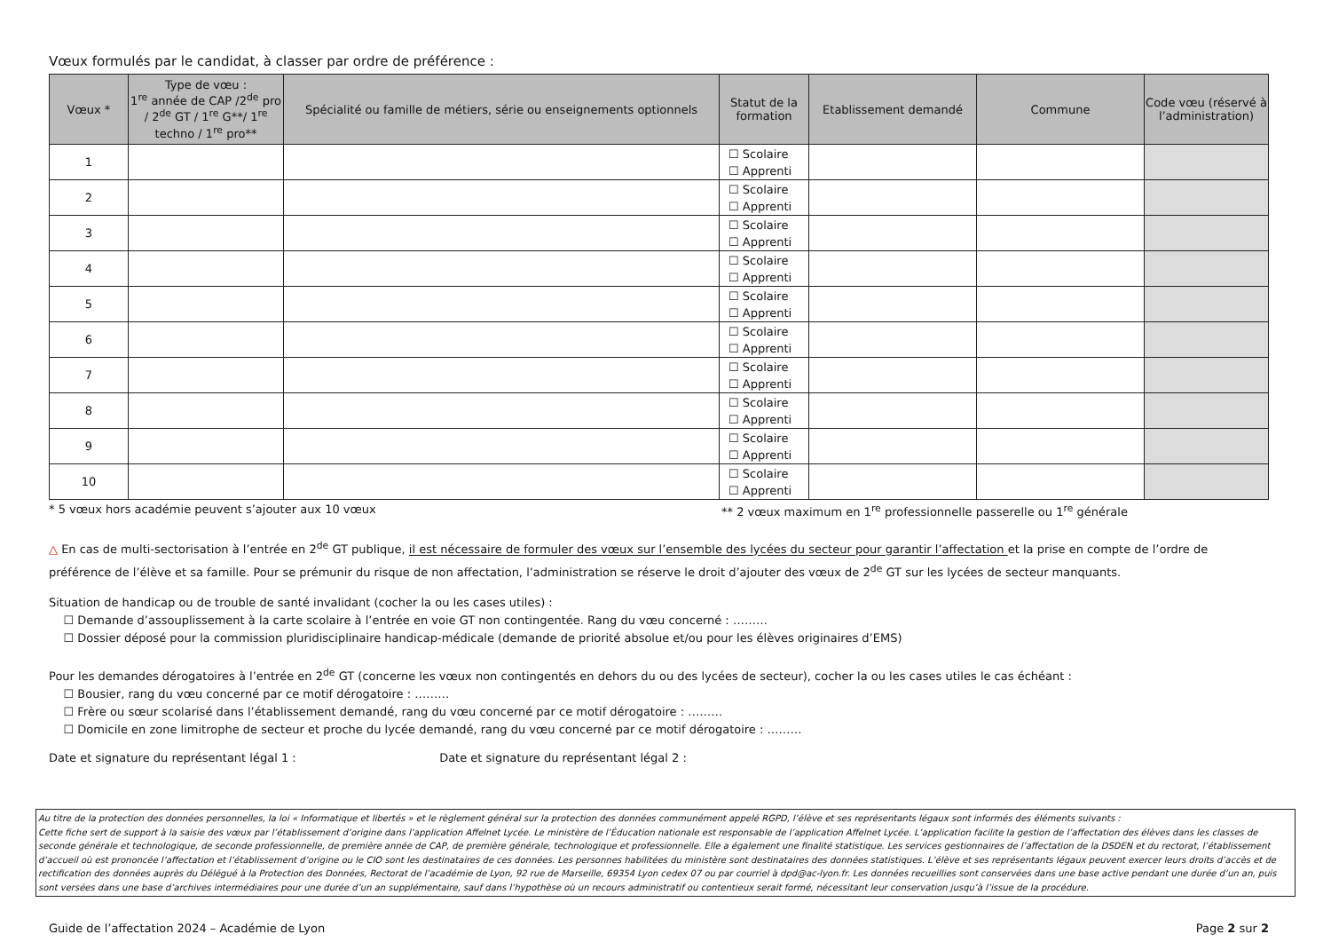Vœux formulés par le candidat, à classer par ordre de préférence :
| Vœux * | Type de vœu : 1<sup>re</sup> année de CAP /2<sup>de</sup> pro / 2<sup>de</sup> GT / 1<sup>re</sup> G**/ 1<sup>re</sup> techno / 1<sup>re</sup> pro** | Spécialité ou famille de métiers, série ou enseignements optionnels | Statut de la formation | Etablissement demandé | Commune | Code vœu (réservé à l’administration) |
| --- | --- | --- | --- | --- | --- | --- |
| 1 | | | ☐ Scolaire ☐ Apprenti | | | |
| 2 | | | ☐ Scolaire ☐ Apprenti | | | |
| 3 | | | ☐ Scolaire ☐ Apprenti | | | |
| 4 | | | ☐ Scolaire ☐ Apprenti | | | |
| 5 | | | ☐ Scolaire ☐ Apprenti | | | |
| 6 | | | ☐ Scolaire ☐ Apprenti | | | |
| 7 | | | ☐ Scolaire ☐ Apprenti | | | |
| 8 | | | ☐ Scolaire ☐ Apprenti | | | |
| 9 | | | ☐ Scolaire ☐ Apprenti | | | |
| 10 | | | ☐ Scolaire ☐ Apprenti | | | |
* 5 vœux hors académie peuvent s’ajouter aux 10 vœux ** 2 vœux maximum en 1<sup>re</sup> professionnelle passerelle ou 1<sup>re</sup> générale
△ En cas de multi-sectorisation à l’entrée en 2<sup>de</sup> GT publique, il est nécessaire de formuler des vœux sur l’ensemble des lycées du secteur pour garantir l’affectation et la prise en compte de l’ordre de préférence de l’élève et sa famille. Pour se prémunir du risque de non affectation, l’administration se réserve le droit d’ajouter des vœux de 2<sup>de</sup> GT sur les lycées de secteur manquants.
Situation de handicap ou de trouble de santé invalidant (cocher la ou les cases utiles) :
☐ Demande d’assouplissement à la carte scolaire à l’entrée en voie GT non contingentée. Rang du vœu concerné : ………
☐ Dossier déposé pour la commission pluridisciplinaire handicap-médicale (demande de priorité absolue et/ou pour les élèves originaires d’EMS)
Pour les demandes dérogatoires à l’entrée en 2<sup>de</sup> GT (concerne les vœux non contingentés en dehors du ou des lycées de secteur), cocher la ou les cases utiles le cas échéant :
☐ Bousier, rang du vœu concerné par ce motif dérogatoire : ………
☐ Frère ou sœur scolarisé dans l’établissement demandé, rang du vœu concerné par ce motif dérogatoire : ………
☐ Domicile en zone limitrophe de secteur et proche du lycée demandé, rang du vœu concerné par ce motif dérogatoire : ………
Date et signature du représentant légal 1 : Date et signature du représentant légal 2 :
Au titre de la protection des données personnelles, la loi « Informatique et libertés » et le règlement général sur la protection des données communément appelé RGPD, l’élève et ses représentants légaux sont informés des éléments suivants :
Cette fiche sert de support à la saisie des vœux par l’établissement d’origine dans l’application Affelnet Lycée. Le ministère de l’Éducation nationale est responsable de l’application Affelnet Lycée. L’application facilite la gestion de l’affectation des élèves dans les classes de seconde générale et technologique, de seconde professionnelle, de première année de CAP, de première générale, technologique et professionnelle. Elle a également une finalité statistique. Les services gestionnaires de l’affectation de la DSDEN et du rectorat, l’établissement d’accueil où est prononcée l’affectation et l’établissement d’origine ou le CIO sont les destinataires de ces données. Les personnes habilitées du ministère sont destinataires des données statistiques. L’élève et ses représentants légaux peuvent exercer leurs droits d’accès et de rectification des données auprès du Délégué à la Protection des Données, Rectorat de l’académie de Lyon, 92 rue de Marseille, 69354 Lyon cedex 07 ou par courriel à dpd@ac-lyon.fr. Les données recueillies sont conservées dans une base active pendant une durée d’un an, puis sont versées dans une base d’archives intermédiaires pour une durée d’un an supplémentaire, sauf dans l’hypothèse où un recours administratif ou contentieux serait formé, nécessitant leur conservation jusqu’à l’issue de la procédure.
Guide de l’affectation 2024 – Académie de Lyon Page 2 sur 2